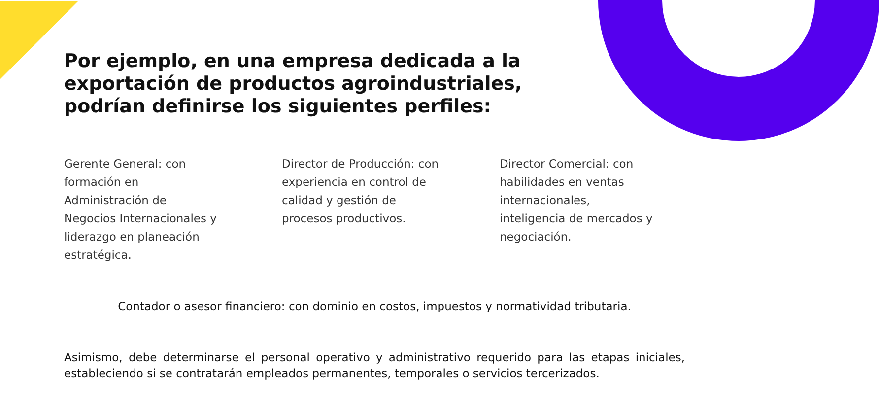Por ejemplo, en una empresa dedicada a la exportación de productos agroindustriales, podrían definirse los siguientes perfiles:
Gerente General: con formación en Administración de Negocios Internacionales y liderazgo en planeación estratégica.
Director de Producción: con experiencia en control de calidad y gestión de procesos productivos.
Director Comercial: con habilidades en ventas internacionales, inteligencia de mercados y negociación.
Contador o asesor financiero: con dominio en costos, impuestos y normatividad tributaria.
Asimismo, debe determinarse el personal operativo y administrativo requerido para las etapas iniciales, estableciendo si se contratarán empleados permanentes, temporales o servicios tercerizados.